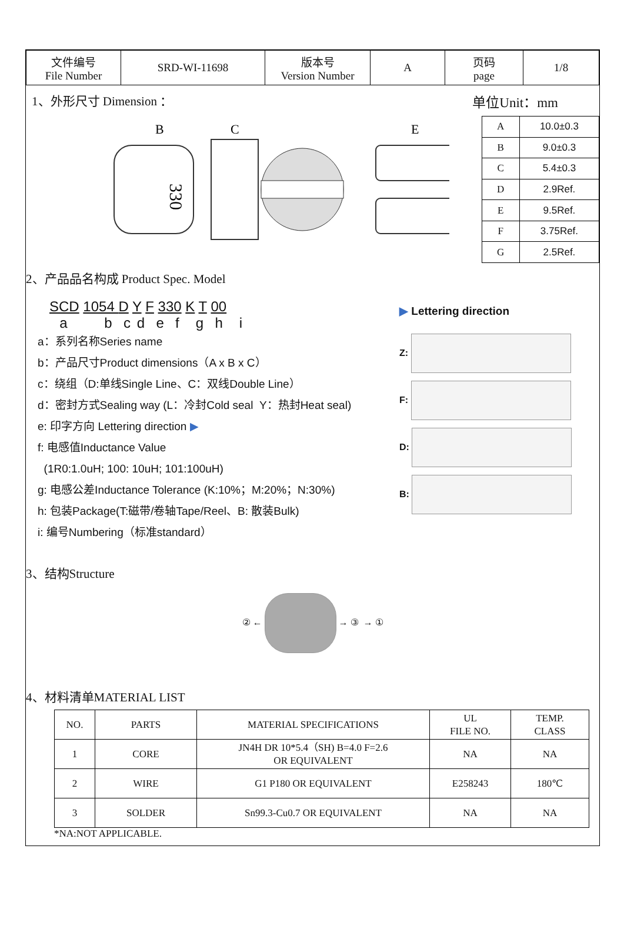| 文件编号 File Number | SRD-WI-11698 | 版本号 Version Number | A | 页码 page | 1/8 |
1、外形尺寸 Dimension ： 单位Unit：mm
330
B
C
E
| A | 10.0±0.3 |
| B | 9.0±0.3 |
| C | 5.4±0.3 |
| D | 2.9Ref. |
| E | 9.5Ref. |
| F | 3.75Ref. |
| G | 2.5Ref. |
2、产品品名构成 Product Spec. Model
SCD 1054 D Y F 330 K T 00
a b c d e f g h i
a：系列名称Series name
b：产品尺寸Product dimensions（A x B x C）
c：绕组（D:单线Single Line、C：双线Double Line）
d：密封方式Sealing way (L：冷封Cold seal Y：热封Heat seal)
e: 印字方向 Lettering direction ▶
f: 电感值Inductance Value
(1R0:1.0uH; 100: 10uH; 101:100uH)
g: 电感公差Inductance Tolerance (K:10%；M:20%；N:30%)
h: 包装Package(T:磁带/卷轴Tape/Reel、B: 散装Bulk)
i: 编号Numbering（标准standard）
▶ Lettering direction
Z:
F:
D:
B:
3、结构Structure
② ← → ③ → ①
4、材料清单MATERIAL LIST
| NO. | PARTS | MATERIAL SPECIFICATIONS | UL FILE NO. | TEMP. CLASS |
| --- | --- | --- | --- | --- |
| 1 | CORE | JN4H DR 10*5.4（SH) B=4.0 F=2.6 OR EQUIVALENT | NA | NA |
| 2 | WIRE | G1 P180 OR EQUIVALENT | E258243 | 180℃ |
| 3 | SOLDER | Sn99.3-Cu0.7 OR EQUIVALENT | NA | NA |
*NA:NOT APPLICABLE.